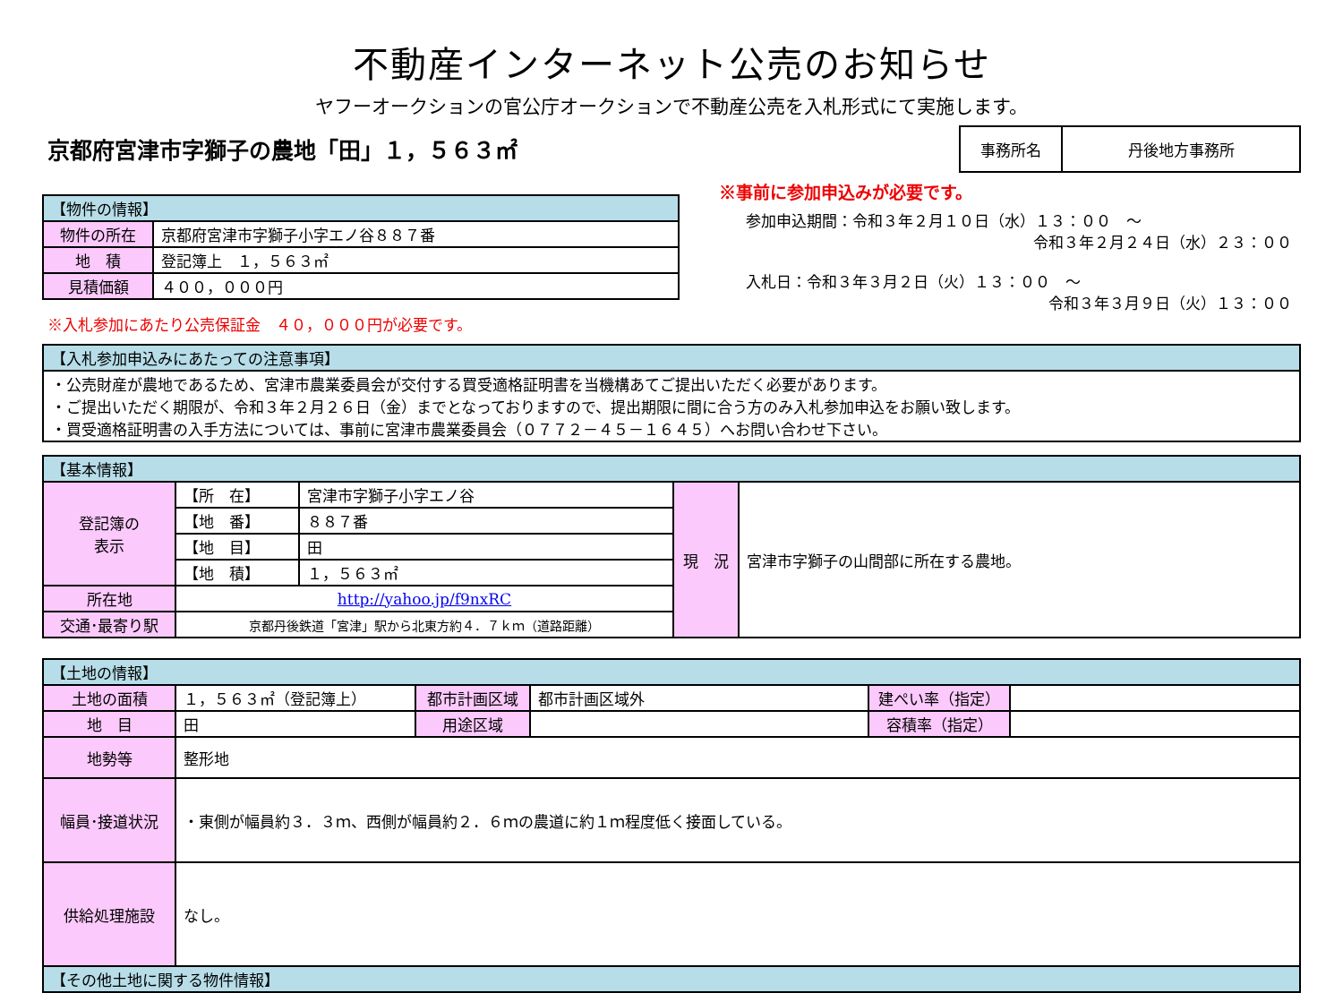不動産インターネット公売のお知らせ
ヤフーオークションの官公庁オークションで不動産公売を入札形式にて実施します。
京都府宮津市字獅子の農地「田」１，５６３㎡
| 事務所名 | 丹後地方事務所 |
| 【物件の情報】 | |
| --- | --- |
| 物件の所在 | 京都府宮津市字獅子小字エノ谷８８７番 |
| 地 積 | 登記簿上 １，５６３㎡ |
| 見積価額 | ４００，０００円 |
※入札参加にあたり公売保証金　４０，０００円が必要です。
※事前に参加申込みが必要です。
参加申込期間：令和３年２月１０日（水）１３：００　～
令和３年２月２４日（水）２３：００
入札日：令和３年３月２日（火）１３：００　～
令和３年３月９日（火）１３：００
| 【入札参加申込みにあたっての注意事項】 |
| --- |
| ・公売財産が農地であるため、宮津市農業委員会が交付する買受適格証明書を当機構あてご提出いただく必要があります。 ・ご提出いただく期限が、令和３年２月２６日（金）までとなっておりますので、提出期限に間に合う方のみ入札参加申込をお願い致します。 ・買受適格証明書の入手方法については、事前に宮津市農業委員会（０７７２－４５－１６４５）へお問い合わせ下さい。 |
| 【基本情報】 | | | | |
| --- | --- | --- | --- | --- |
| 登記簿の 表示 | 【所 在】 | 宮津市字獅子小字エノ谷 | 現 況 | 宮津市字獅子の山間部に所在する農地。 |
| | 【地 番】 | ８８７番 | | |
| | 【地 目】 | 田 | | |
| | 【地 積】 | １，５６３㎡ | | |
| 所在地 | http://yahoo.jp/f9nxRC | | | |
| 交通･最寄り駅 | 京都丹後鉄道「宮津」駅から北東方約４．７ｋｍ（道路距離） | | | |
| 【土地の情報】 | | | | | |
| --- | --- | --- | --- | --- | --- |
| 土地の面積 | １，５６３㎡（登記簿上） | 都市計画区域 | 都市計画区域外 | 建ぺい率（指定） | |
| 地 目 | 田 | 用途区域 | | 容積率（指定） | |
| 地勢等 | 整形地 | | | | |
| 幅員･接道状況 | ・東側が幅員約３．３ｍ、西側が幅員約２．６ｍの農道に約１ｍ程度低く接面している。 | | | | |
| 供給処理施設 | なし。 | | | | |
| 【その他土地に関する物件情報】 | | | | | |